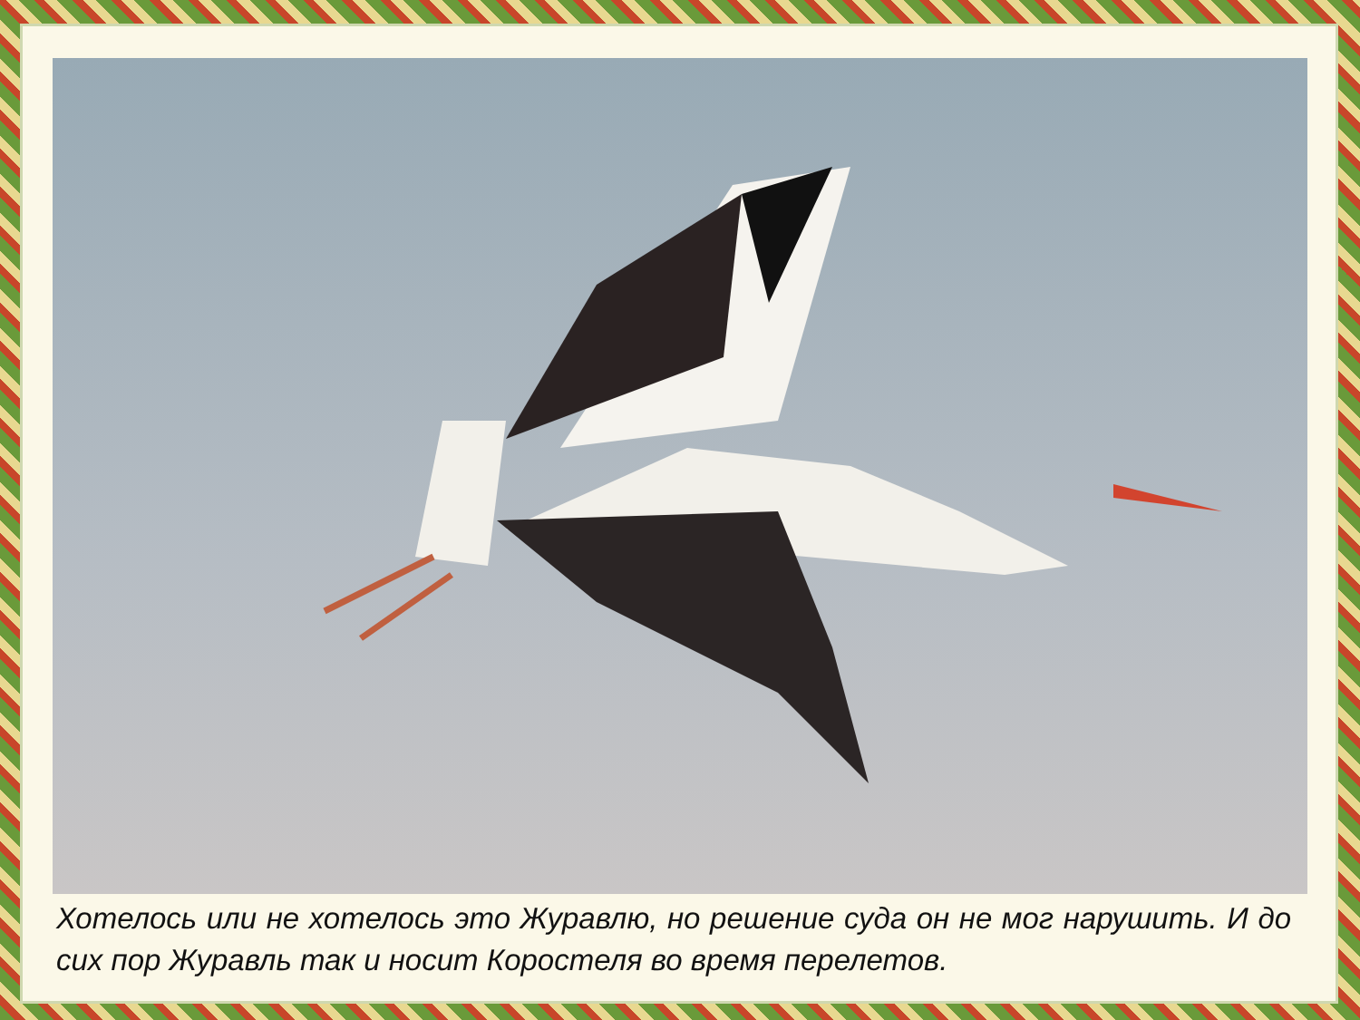Хотелось или не хотелось это Журавлю, но решение суда он не мог нарушить. И до сих пор Журавль так и носит Коростеля во время перелетов.